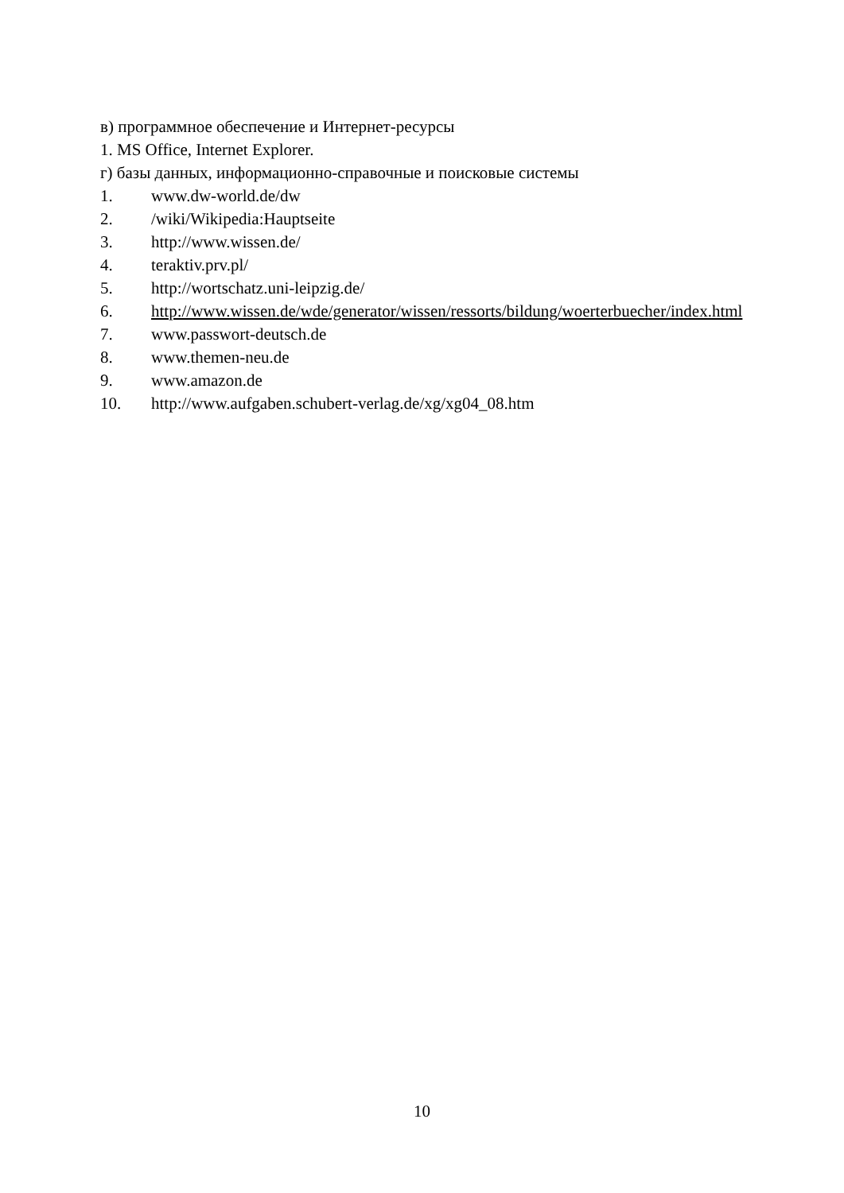в) программное обеспечение и Интернет-ресурсы
1. MS Office, Internet Explorer.
г) базы данных, информационно-справочные и поисковые системы
1. www.dw-world.de/dw
2. /wiki/Wikipedia:Hauptseite
3. http://www.wissen.de/
4. teraktiv.prv.pl/
5. http://wortschatz.uni-leipzig.de/
6. http://www.wissen.de/wde/generator/wissen/ressorts/bildung/woerterbuecher/index.html
7. www.passwort-deutsch.de
8. www.themen-neu.de
9. www.amazon.de
10. http://www.aufgaben.schubert-verlag.de/xg/xg04_08.htm
10